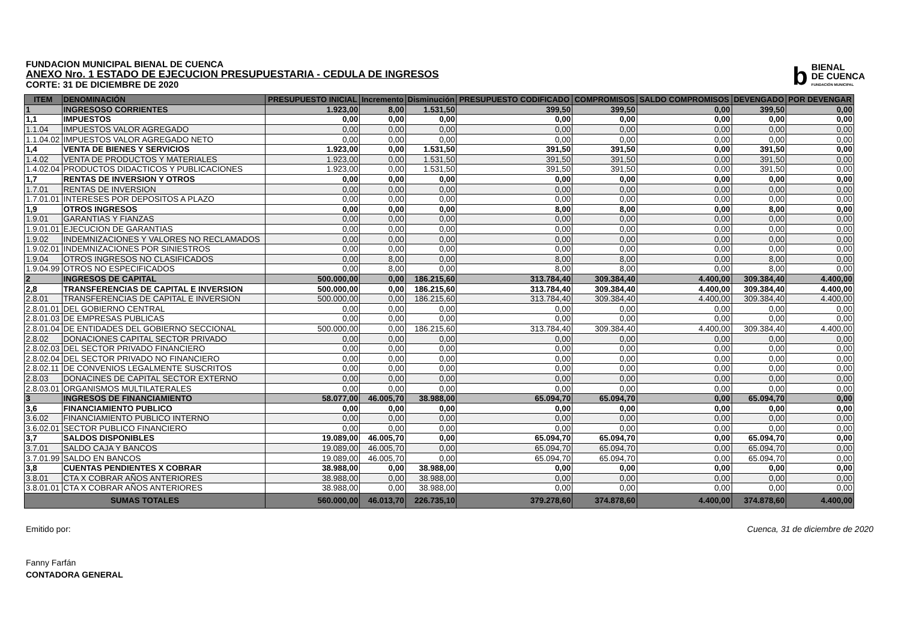FUNDACION MUNICIPAL BIENAL DE CUENCA
ANEXO Nro. 1 ESTADO DE EJECUCION PRESUPUESTARIA - CEDULA DE INGRESOS
CORTE: 31 DE DICIEMBRE DE 2020
b
BIENAL
DE CUENCA
FUNDACIÓN MUNICIPAL
| ITEM | DENOMINACIÓN | PRESUPUESTO INICIAL | Incremento | Disminución | PRESUPUESTO CODIFICADO | COMPROMISOS | SALDO COMPROMISOS | DEVENGADO | POR DEVENGAR |
| --- | --- | --- | --- | --- | --- | --- | --- | --- | --- |
| 1 | INGRESOSO CORRIENTES | 1.923,00 | 8,00 | 1.531,50 | 399,50 | 399,50 | 0,00 | 399,50 | 0,00 |
| 1,1 | IMPUESTOS | 0,00 | 0,00 | 0,00 | 0,00 | 0,00 | 0,00 | 0,00 | 0,00 |
| 1.1.04 | IMPUESTOS VALOR AGREGADO | 0,00 | 0,00 | 0,00 | 0,00 | 0,00 | 0,00 | 0,00 | 0,00 |
| 1.1.04.02 | IMPUESTOS VALOR AGREGADO NETO | 0,00 | 0,00 | 0,00 | 0,00 | 0,00 | 0,00 | 0,00 | 0,00 |
| 1,4 | VENTA DE BIENES Y SERVICIOS | 1.923,00 | 0,00 | 1.531,50 | 391,50 | 391,50 | 0,00 | 391,50 | 0,00 |
| 1.4.02 | VENTA DE PRODUCTOS Y MATERIALES | 1.923,00 | 0,00 | 1.531,50 | 391,50 | 391,50 | 0,00 | 391,50 | 0,00 |
| 1.4.02.04 | PRODUCTOS DIDACTICOS Y PUBLICACIONES | 1.923,00 | 0,00 | 1.531,50 | 391,50 | 391,50 | 0,00 | 391,50 | 0,00 |
| 1,7 | RENTAS DE INVERSION Y OTROS | 0,00 | 0,00 | 0,00 | 0,00 | 0,00 | 0,00 | 0,00 | 0,00 |
| 1.7.01 | RENTAS DE INVERSION | 0,00 | 0,00 | 0,00 | 0,00 | 0,00 | 0,00 | 0,00 | 0,00 |
| 1.7.01.01 | INTERESES POR DEPOSITOS A PLAZO | 0,00 | 0,00 | 0,00 | 0,00 | 0,00 | 0,00 | 0,00 | 0,00 |
| 1,9 | OTROS INGRESOS | 0,00 | 0,00 | 0,00 | 8,00 | 8,00 | 0,00 | 8,00 | 0,00 |
| 1.9.01 | GARANTIAS Y FIANZAS | 0,00 | 0,00 | 0,00 | 0,00 | 0,00 | 0,00 | 0,00 | 0,00 |
| 1.9.01.01 | EJECUCION DE GARANTIAS | 0,00 | 0,00 | 0,00 | 0,00 | 0,00 | 0,00 | 0,00 | 0,00 |
| 1.9.02 | INDEMNIZACIONES Y VALORES NO RECLAMADOS | 0,00 | 0,00 | 0,00 | 0,00 | 0,00 | 0,00 | 0,00 | 0,00 |
| 1.9.02.01 | INDEMNIZACIONES POR SINIESTROS | 0,00 | 0,00 | 0,00 | 0,00 | 0,00 | 0,00 | 0,00 | 0,00 |
| 1.9.04 | OTROS INGRESOS NO CLASIFICADOS | 0,00 | 8,00 | 0,00 | 8,00 | 8,00 | 0,00 | 8,00 | 0,00 |
| 1.9.04.99 | OTROS NO ESPECIFICADOS | 0,00 | 8,00 | 0,00 | 8,00 | 8,00 | 0,00 | 8,00 | 0,00 |
| 2 | INGRESOS DE CAPITAL | 500.000,00 | 0,00 | 186.215,60 | 313.784,40 | 309.384,40 | 4.400,00 | 309.384,40 | 4.400,00 |
| 2,8 | TRANSFERENCIAS DE CAPITAL E INVERSION | 500.000,00 | 0,00 | 186.215,60 | 313.784,40 | 309.384,40 | 4.400,00 | 309.384,40 | 4.400,00 |
| 2.8.01 | TRANSFERENCIAS DE CAPITAL E INVERSION | 500.000,00 | 0,00 | 186.215,60 | 313.784,40 | 309.384,40 | 4.400,00 | 309.384,40 | 4.400,00 |
| 2.8.01.01 | DEL GOBIERNO CENTRAL | 0,00 | 0,00 | 0,00 | 0,00 | 0,00 | 0,00 | 0,00 | 0,00 |
| 2.8.01.03 | DE EMPRESAS PUBLICAS | 0,00 | 0,00 | 0,00 | 0,00 | 0,00 | 0,00 | 0,00 | 0,00 |
| 2.8.01.04 | DE ENTIDADES DEL GOBIERNO SECCIONAL | 500.000,00 | 0,00 | 186.215,60 | 313.784,40 | 309.384,40 | 4.400,00 | 309.384,40 | 4.400,00 |
| 2.8.02 | DONACIONES CAPITAL SECTOR PRIVADO | 0,00 | 0,00 | 0,00 | 0,00 | 0,00 | 0,00 | 0,00 | 0,00 |
| 2.8.02.03 | DEL SECTOR PRIVADO FINANCIERO | 0,00 | 0,00 | 0,00 | 0,00 | 0,00 | 0,00 | 0,00 | 0,00 |
| 2.8.02.04 | DEL SECTOR PRIVADO NO FINANCIERO | 0,00 | 0,00 | 0,00 | 0,00 | 0,00 | 0,00 | 0,00 | 0,00 |
| 2.8.02.11 | DE CONVENIOS LEGALMENTE SUSCRITOS | 0,00 | 0,00 | 0,00 | 0,00 | 0,00 | 0,00 | 0,00 | 0,00 |
| 2.8.03 | DONACINES DE CAPITAL SECTOR EXTERNO | 0,00 | 0,00 | 0,00 | 0,00 | 0,00 | 0,00 | 0,00 | 0,00 |
| 2.8.03.01 | ORGANISMOS MULTILATERALES | 0,00 | 0,00 | 0,00 | 0,00 | 0,00 | 0,00 | 0,00 | 0,00 |
| 3 | INGRESOS DE FINANCIAMIENTO | 58.077,00 | 46.005,70 | 38.988,00 | 65.094,70 | 65.094,70 | 0,00 | 65.094,70 | 0,00 |
| 3,6 | FINANCIAMIENTO PUBLICO | 0,00 | 0,00 | 0,00 | 0,00 | 0,00 | 0,00 | 0,00 | 0,00 |
| 3.6.02 | FINANCIAMIENTO PUBLICO INTERNO | 0,00 | 0,00 | 0,00 | 0,00 | 0,00 | 0,00 | 0,00 | 0,00 |
| 3.6.02.01 | SECTOR PUBLICO FINANCIERO | 0,00 | 0,00 | 0,00 | 0,00 | 0,00 | 0,00 | 0,00 | 0,00 |
| 3,7 | SALDOS DISPONIBLES | 19.089,00 | 46.005,70 | 0,00 | 65.094,70 | 65.094,70 | 0,00 | 65.094,70 | 0,00 |
| 3.7.01 | SALDO CAJA Y BANCOS | 19.089,00 | 46.005,70 | 0,00 | 65.094,70 | 65.094,70 | 0,00 | 65.094,70 | 0,00 |
| 3.7.01.99 | SALDO EN BANCOS | 19.089,00 | 46.005,70 | 0,00 | 65.094,70 | 65.094,70 | 0,00 | 65.094,70 | 0,00 |
| 3,8 | CUENTAS PENDIENTES X COBRAR | 38.988,00 | 0,00 | 38.988,00 | 0,00 | 0,00 | 0,00 | 0,00 | 0,00 |
| 3.8.01 | CTA X COBRAR AÑOS ANTERIORES | 38.988,00 | 0,00 | 38.988,00 | 0,00 | 0,00 | 0,00 | 0,00 | 0,00 |
| 3.8.01.01 | CTA X COBRAR AÑOS ANTERIORES | 38.988,00 | 0,00 | 38.988,00 | 0,00 | 0,00 | 0,00 | 0,00 | 0,00 |
| SUMAS TOTALES | | 560.000,00 | 46.013,70 | 226.735,10 | 379.278,60 | 374.878,60 | 4.400,00 | 374.878,60 | 4.400,00 |
Emitido por: Cuenca, 31 de diciembre de 2020
Fanny Farfán
CONTADORA GENERAL